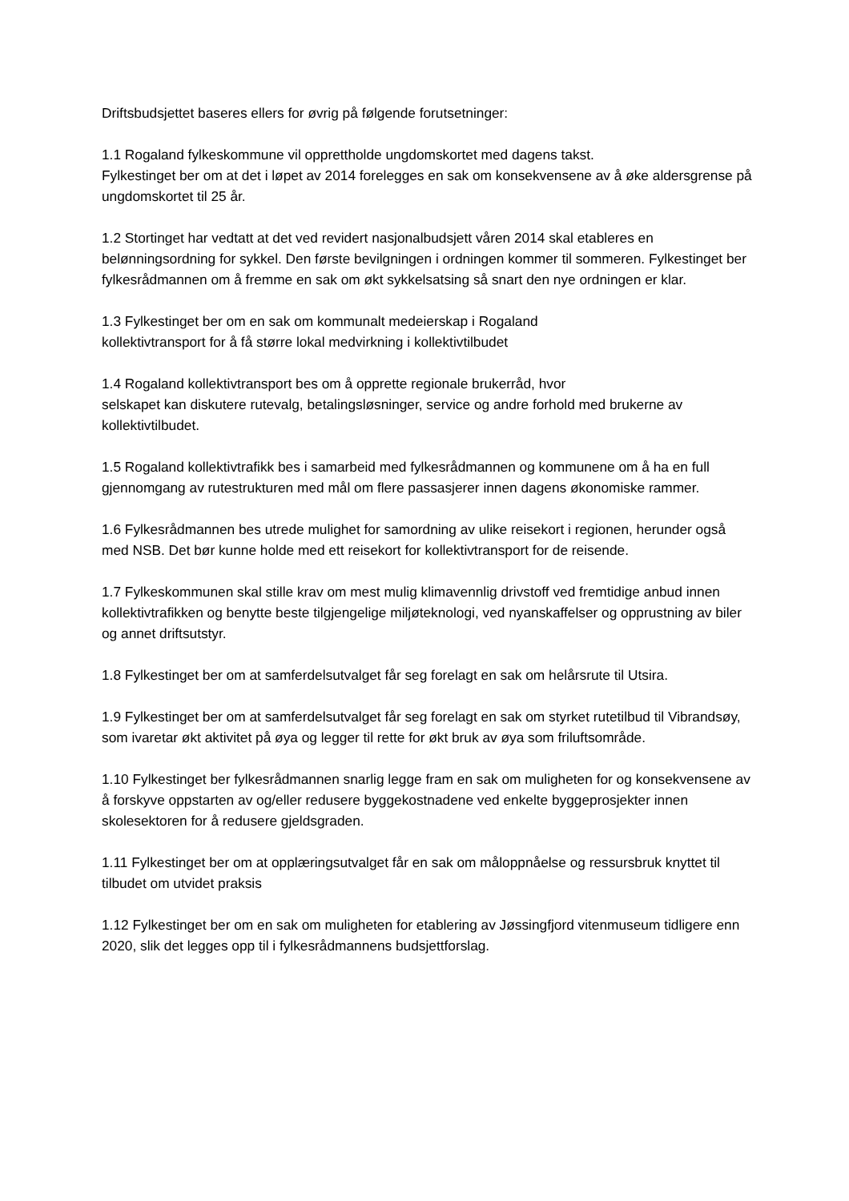Driftsbudsjettet baseres ellers for øvrig på følgende forutsetninger:
1.1 Rogaland fylkeskommune vil opprettholde ungdomskortet med dagens takst.
Fylkestinget ber om at det i løpet av 2014 forelegges en sak om konsekvensene av å øke aldersgrense på ungdomskortet til 25 år.
1.2 Stortinget har vedtatt at det ved revidert nasjonalbudsjett våren 2014 skal etableres en belønningsordning for sykkel. Den første bevilgningen i ordningen kommer til sommeren. Fylkestinget ber fylkesrådmannen om å fremme en sak om økt sykkelsatsing så snart den nye ordningen er klar.
1.3 Fylkestinget ber om en sak om kommunalt medeierskap i Rogaland
kollektivtransport for å få større lokal medvirkning i kollektivtilbudet
1.4 Rogaland kollektivtransport bes om å opprette regionale brukerråd, hvor
selskapet kan diskutere rutevalg, betalingsløsninger, service og andre forhold med brukerne av kollektivtilbudet.
1.5 Rogaland kollektivtrafikk bes i samarbeid med fylkesrådmannen og kommunene om å ha en full gjennomgang av rutestrukturen med mål om flere passasjerer innen dagens økonomiske rammer.
1.6 Fylkesrådmannen bes utrede mulighet for samordning av ulike reisekort i regionen, herunder også med NSB. Det bør kunne holde med ett reisekort for kollektivtransport for de reisende.
1.7 Fylkeskommunen skal stille krav om mest mulig klimavennlig drivstoff ved fremtidige anbud innen kollektivtrafikken og benytte beste tilgjengelige miljøteknologi, ved nyanskaffelser og opprustning av biler og annet driftsutstyr.
1.8 Fylkestinget ber om at samferdelsutvalget får seg forelagt en sak om helårsrute til Utsira.
1.9 Fylkestinget ber om at samferdelsutvalget får seg forelagt en sak om styrket rutetilbud til Vibrandsøy, som ivaretar økt aktivitet på øya og legger til rette for økt bruk av øya som friluftsområde.
1.10 Fylkestinget ber fylkesrådmannen snarlig legge fram en sak om muligheten for og konsekvensene av å forskyve oppstarten av og/eller redusere byggekostnadene ved enkelte byggeprosjekter innen skolesektoren for å redusere gjeldsgraden.
1.11 Fylkestinget ber om at opplæringsutvalget får en sak om måloppnåelse og ressursbruk knyttet til tilbudet om utvidet praksis
1.12 Fylkestinget ber om en sak om muligheten for etablering av Jøssingfjord vitenmuseum tidligere enn 2020, slik det legges opp til i fylkesrådmannens budsjettforslag.